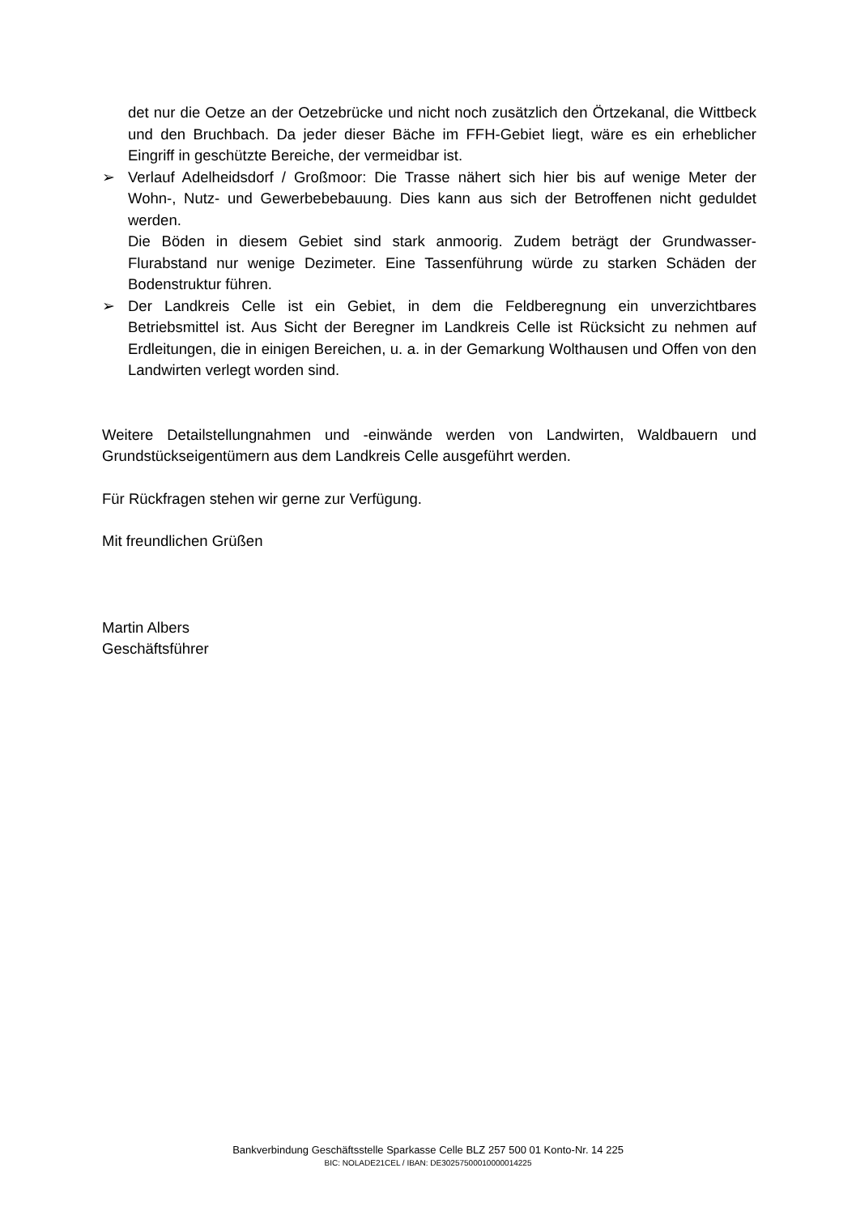det nur die Oetze an der Oetzebrücke und nicht noch zusätzlich den Örtzekanal, die Wittbeck und den Bruchbach. Da jeder dieser Bäche im FFH-Gebiet liegt, wäre es ein erheblicher Eingriff in geschützte Bereiche, der vermeidbar ist.
➢ Verlauf Adelheidsdorf / Großmoor: Die Trasse nähert sich hier bis auf wenige Meter der Wohn-, Nutz- und Gewerbebebauung. Dies kann aus sich der Betroffenen nicht geduldet werden.
Die Böden in diesem Gebiet sind stark anmoorig. Zudem beträgt der Grundwasser-Flurabstand nur wenige Dezimeter. Eine Tassenführung würde zu starken Schäden der Bodenstruktur führen.
➢ Der Landkreis Celle ist ein Gebiet, in dem die Feldberegnung ein unverzichtbares Betriebsmittel ist. Aus Sicht der Beregner im Landkreis Celle ist Rücksicht zu nehmen auf Erdleitungen, die in einigen Bereichen, u. a. in der Gemarkung Wolthausen und Offen von den Landwirten verlegt worden sind.
Weitere Detailstellungnahmen und -einwände werden von Landwirten, Waldbauern und Grundstückseigentümern aus dem Landkreis Celle ausgeführt werden.
Für Rückfragen stehen wir gerne zur Verfügung.
Mit freundlichen Grüßen
Martin Albers
Geschäftsführer
Bankverbindung Geschäftsstelle Sparkasse Celle BLZ 257 500 01 Konto-Nr. 14 225
BIC: NOLADE21CEL / IBAN: DE30257500010000014225